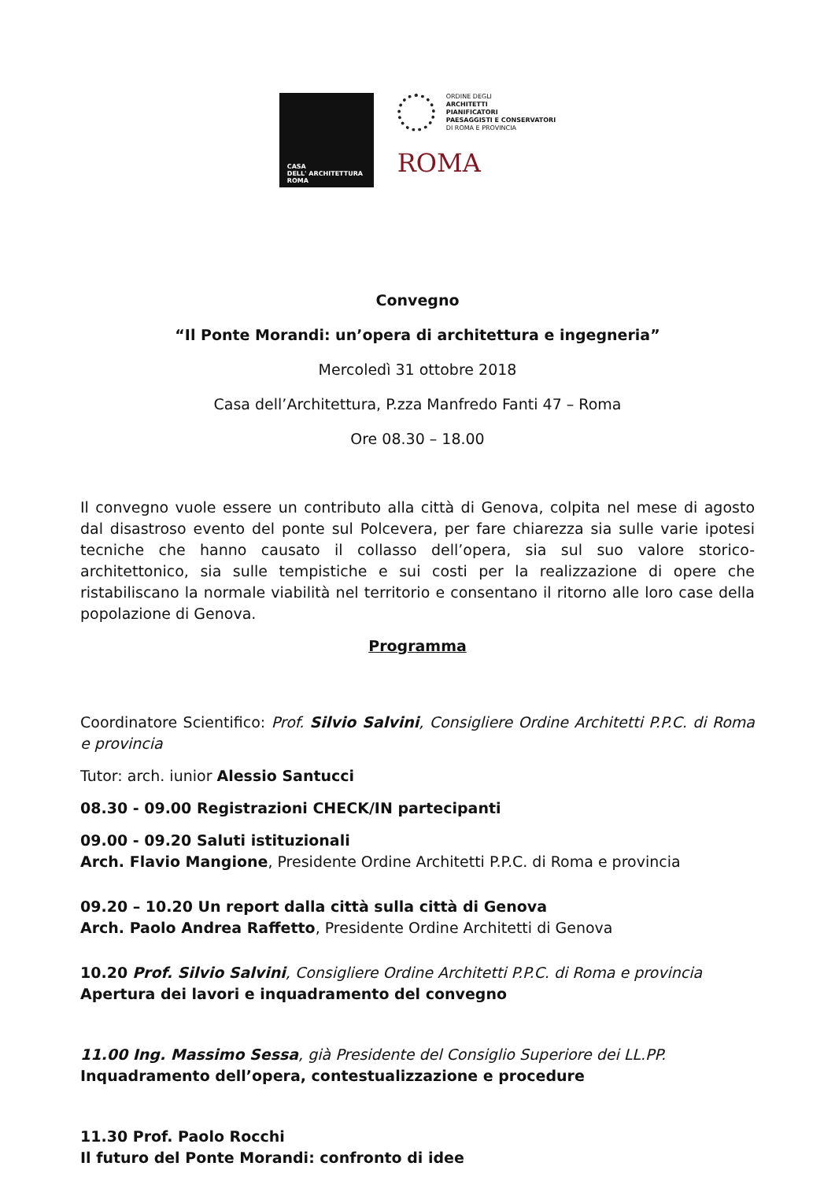CASA
DELL' ARCHITETTURA
ROMA
ORDINE DEGLI
ARCHITETTI
PIANIFICATORI
PAESAGGISTI E CONSERVATORI
DI ROMA E PROVINCIA
ROMA
Convegno
“Il Ponte Morandi: un’opera di architettura e ingegneria”
Mercoledì 31 ottobre 2018
Casa dell’Architettura, P.zza Manfredo Fanti 47 – Roma
Ore 08.30 – 18.00
Il convegno vuole essere un contributo alla città di Genova, colpita nel mese di agosto dal disastroso evento del ponte sul Polcevera, per fare chiarezza sia sulle varie ipotesi tecniche che hanno causato il collasso dell’opera, sia sul suo valore storico-architettonico, sia sulle tempistiche e sui costi per la realizzazione di opere che ristabiliscano la normale viabilità nel territorio e consentano il ritorno alle loro case della popolazione di Genova.
Programma
Coordinatore Scientifico: Prof. Silvio Salvini, Consigliere Ordine Architetti P.P.C. di Roma e provincia
Tutor: arch. iunior Alessio Santucci
08.30 - 09.00 Registrazioni CHECK/IN partecipanti
09.00 - 09.20 Saluti istituzionali
Arch. Flavio Mangione, Presidente Ordine Architetti P.P.C. di Roma e provincia
09.20 – 10.20 Un report dalla città sulla città di Genova
Arch. Paolo Andrea Raffetto, Presidente Ordine Architetti di Genova
10.20 Prof. Silvio Salvini, Consigliere Ordine Architetti P.P.C. di Roma e provincia
Apertura dei lavori e inquadramento del convegno
11.00 Ing. Massimo Sessa, già Presidente del Consiglio Superiore dei LL.PP.
Inquadramento dell’opera, contestualizzazione e procedure
11.30 Prof. Paolo Rocchi
Il futuro del Ponte Morandi: confronto di idee